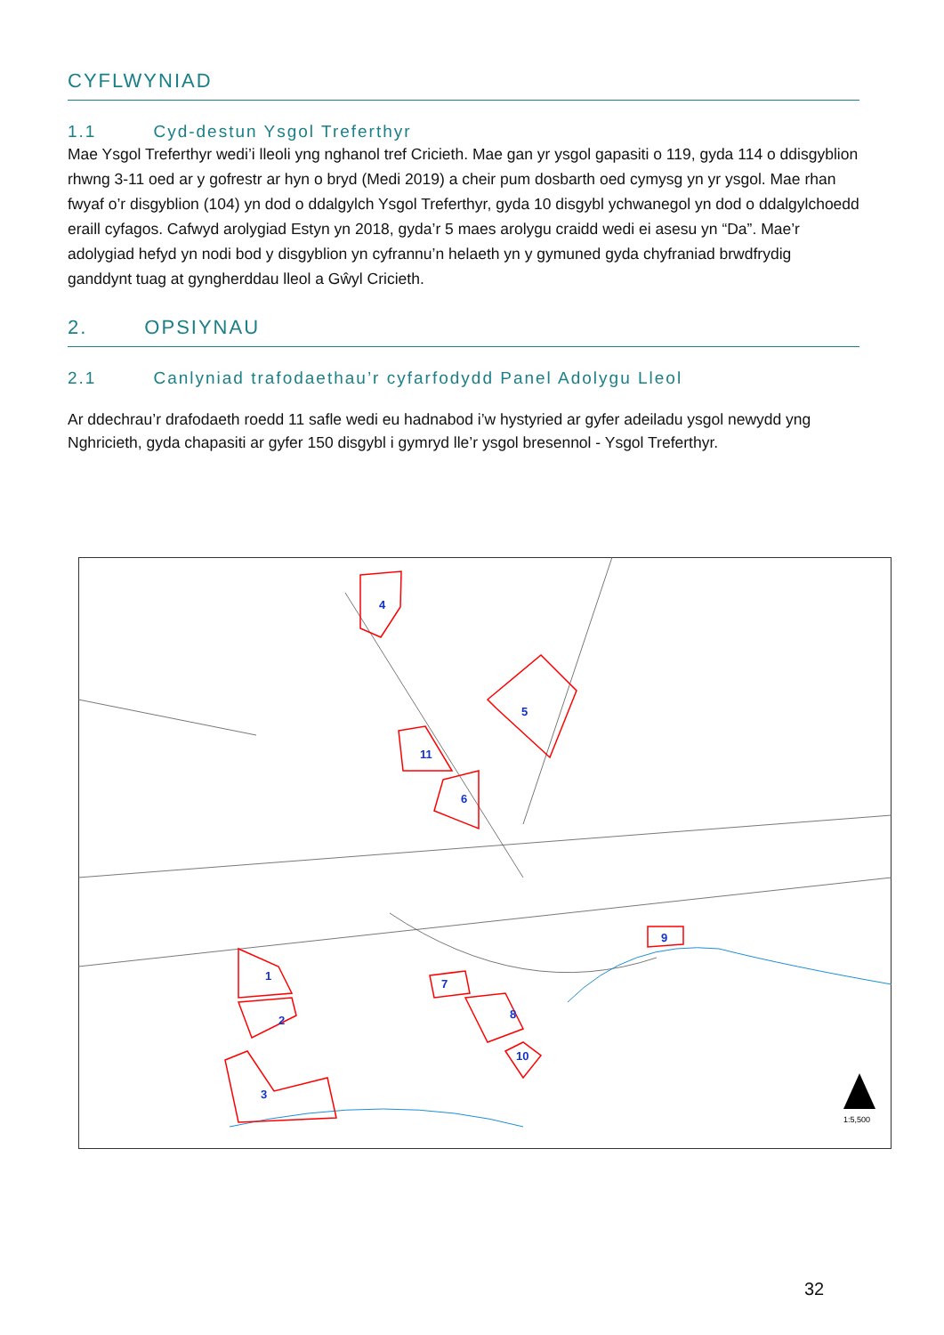CYFLWYNIAD
1.1 Cyd-destun Ysgol Treferthyr
Mae Ysgol Treferthyr wedi’i lleoli yng nghanol tref Cricieth. Mae gan yr ysgol gapasiti o 119, gyda 114 o ddisgyblion rhwng 3-11 oed ar y gofrestr ar hyn o bryd (Medi 2019) a cheir pum dosbarth oed cymysg yn yr ysgol. Mae rhan fwyaf o’r disgyblion (104) yn dod o ddalgylch Ysgol Treferthyr, gyda 10 disgybl ychwanegol yn dod o ddalgylchoedd eraill cyfagos. Cafwyd arolygiad Estyn yn 2018, gyda’r 5 maes arolygu craidd wedi ei asesu yn “Da”. Mae’r adolygiad hefyd yn nodi bod y disgyblion yn cyfrannu’n helaeth yn y gymuned gyda chyfraniad brwdfrydig ganddynt tuag at gyngherddau lleol a Gŵyl Cricieth.
2. OPSIYNAU
2.1 Canlyniad trafodaethau’r cyfarfodydd Panel Adolygu Lleol
Ar ddechrau’r drafodaeth roedd 11 safle wedi eu hadnabod i’w hystyried ar gyfer adeiladu ysgol newydd yng Nghricieth, gyda chapasiti ar gyfer 150 disgybl i gymryd lle’r ysgol bresennol - Ysgol Treferthyr.
4
5
11
6
1
2
3
7
8
9
10
1:5,500
32